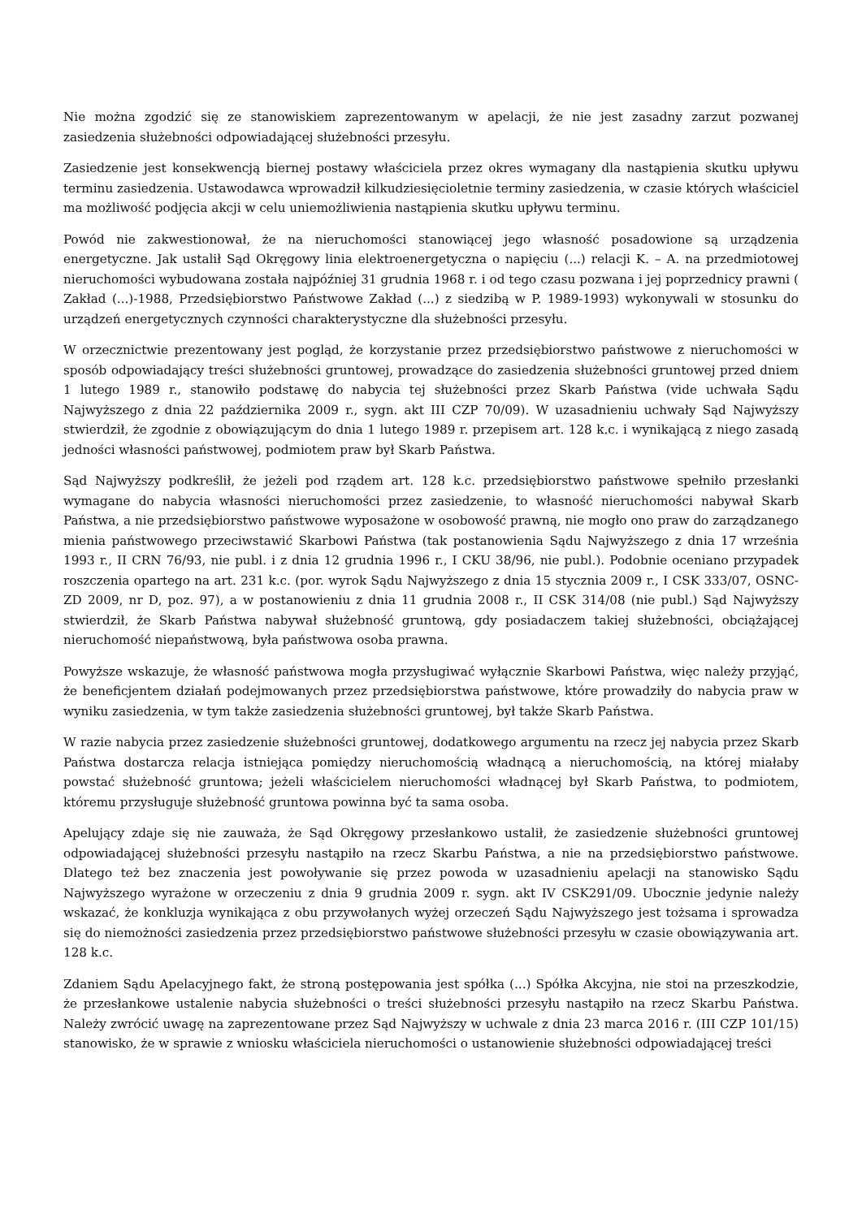Nie można zgodzić się ze stanowiskiem zaprezentowanym w apelacji, że nie jest zasadny zarzut pozwanej zasiedzenia służebności odpowiadającej służebności przesyłu.
Zasiedzenie jest konsekwencją biernej postawy właściciela przez okres wymagany dla nastąpienia skutku upływu terminu zasiedzenia. Ustawodawca wprowadził kilkudziesięcioletnie terminy zasiedzenia, w czasie których właściciel ma możliwość podjęcia akcji w celu uniemożliwienia nastąpienia skutku upływu terminu.
Powód nie zakwestionował, że na nieruchomości stanowiącej jego własność posadowione są urządzenia energetyczne. Jak ustalił Sąd Okręgowy linia elektroenergetyczna o napięciu (...) relacji K. – A. na przedmiotowej nieruchomości wybudowana została najpóźniej 31 grudnia 1968 r. i od tego czasu pozwana i jej poprzednicy prawni ( Zakład (...)-1988, Przedsiębiorstwo Państwowe Zakład (...) z siedzibą w P. 1989-1993) wykonywali w stosunku do urządzeń energetycznych czynności charakterystyczne dla służebności przesyłu.
W orzecznictwie prezentowany jest pogląd, że korzystanie przez przedsiębiorstwo państwowe z nieruchomości w sposób odpowiadający treści służebności gruntowej, prowadzące do zasiedzenia służebności gruntowej przed dniem 1 lutego 1989 r., stanowiło podstawę do nabycia tej służebności przez Skarb Państwa (vide uchwała Sądu Najwyższego z dnia 22 października 2009 r., sygn. akt III CZP 70/09). W uzasadnieniu uchwały Sąd Najwyższy stwierdził, że zgodnie z obowiązującym do dnia 1 lutego 1989 r. przepisem art. 128 k.c. i wynikającą z niego zasadą jedności własności państwowej, podmiotem praw był Skarb Państwa.
Sąd Najwyższy podkreślił, że jeżeli pod rządem art. 128 k.c. przedsiębiorstwo państwowe spełniło przesłanki wymagane do nabycia własności nieruchomości przez zasiedzenie, to własność nieruchomości nabywał Skarb Państwa, a nie przedsiębiorstwo państwowe wyposażone w osobowość prawną, nie mogło ono praw do zarządzanego mienia państwowego przeciwstawić Skarbowi Państwa (tak postanowienia Sądu Najwyższego z dnia 17 września 1993 r., II CRN 76/93, nie publ. i z dnia 12 grudnia 1996 r., I CKU 38/96, nie publ.). Podobnie oceniano przypadek roszczenia opartego na art. 231 k.c. (por. wyrok Sądu Najwyższego z dnia 15 stycznia 2009 r., I CSK 333/07, OSNC-ZD 2009, nr D, poz. 97), a w postanowieniu z dnia 11 grudnia 2008 r., II CSK 314/08 (nie publ.) Sąd Najwyższy stwierdził, że Skarb Państwa nabywał służebność gruntową, gdy posiadaczem takiej służebności, obciążającej nieruchomość niepaństwową, była państwowa osoba prawna.
Powyższe wskazuje, że własność państwowa mogła przysługiwać wyłącznie Skarbowi Państwa, więc należy przyjąć, że beneficjentem działań podejmowanych przez przedsiębiorstwa państwowe, które prowadziły do nabycia praw w wyniku zasiedzenia, w tym także zasiedzenia służebności gruntowej, był także Skarb Państwa.
W razie nabycia przez zasiedzenie służebności gruntowej, dodatkowego argumentu na rzecz jej nabycia przez Skarb Państwa dostarcza relacja istniejąca pomiędzy nieruchomością władnącą a nieruchomością, na której miałaby powstać służebność gruntowa; jeżeli właścicielem nieruchomości władnącej był Skarb Państwa, to podmiotem, któremu przysługuje służebność gruntowa powinna być ta sama osoba.
Apelujący zdaje się nie zauważa, że Sąd Okręgowy przesłankowo ustalił, że zasiedzenie służebności gruntowej odpowiadającej służebności przesyłu nastąpiło na rzecz Skarbu Państwa, a nie na przedsiębiorstwo państwowe. Dlatego też bez znaczenia jest powoływanie się przez powoda w uzasadnieniu apelacji na stanowisko Sądu Najwyższego wyrażone w orzeczeniu z dnia 9 grudnia 2009 r. sygn. akt IV CSK291/09. Ubocznie jedynie należy wskazać, że konkluzja wynikająca z obu przywołanych wyżej orzeczeń Sądu Najwyższego jest tożsama i sprowadza się do niemożności zasiedzenia przez przedsiębiorstwo państwowe służebności przesyłu w czasie obowiązywania art. 128 k.c.
Zdaniem Sądu Apelacyjnego fakt, że stroną postępowania jest spółka (...) Spółka Akcyjna, nie stoi na przeszkodzie, że przesłankowe ustalenie nabycia służebności o treści służebności przesyłu nastąpiło na rzecz Skarbu Państwa. Należy zwrócić uwagę na zaprezentowane przez Sąd Najwyższy w uchwale z dnia 23 marca 2016 r. (III CZP 101/15) stanowisko, że w sprawie z wniosku właściciela nieruchomości o ustanowienie służebności odpowiadającej treści